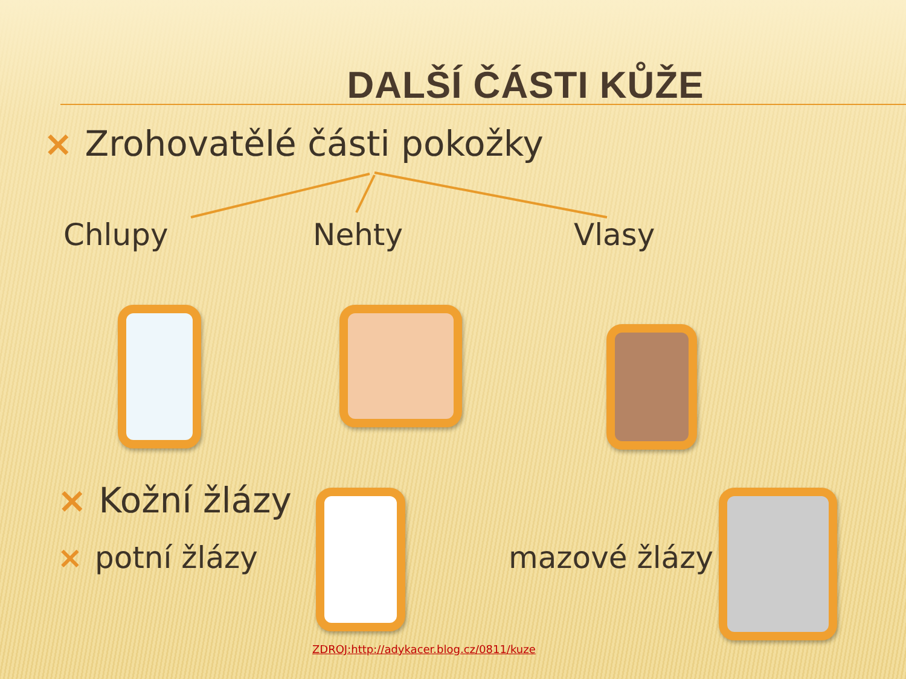DALŠÍ ČÁSTI KŮŽE
× Zrohovatělé části pokožky
Chlupy Nehty Vlasy
× Kožní žlázy
× potní žlázy mazové žlázy
ZDROJ:http://adykacer.blog.cz/0811/kuze